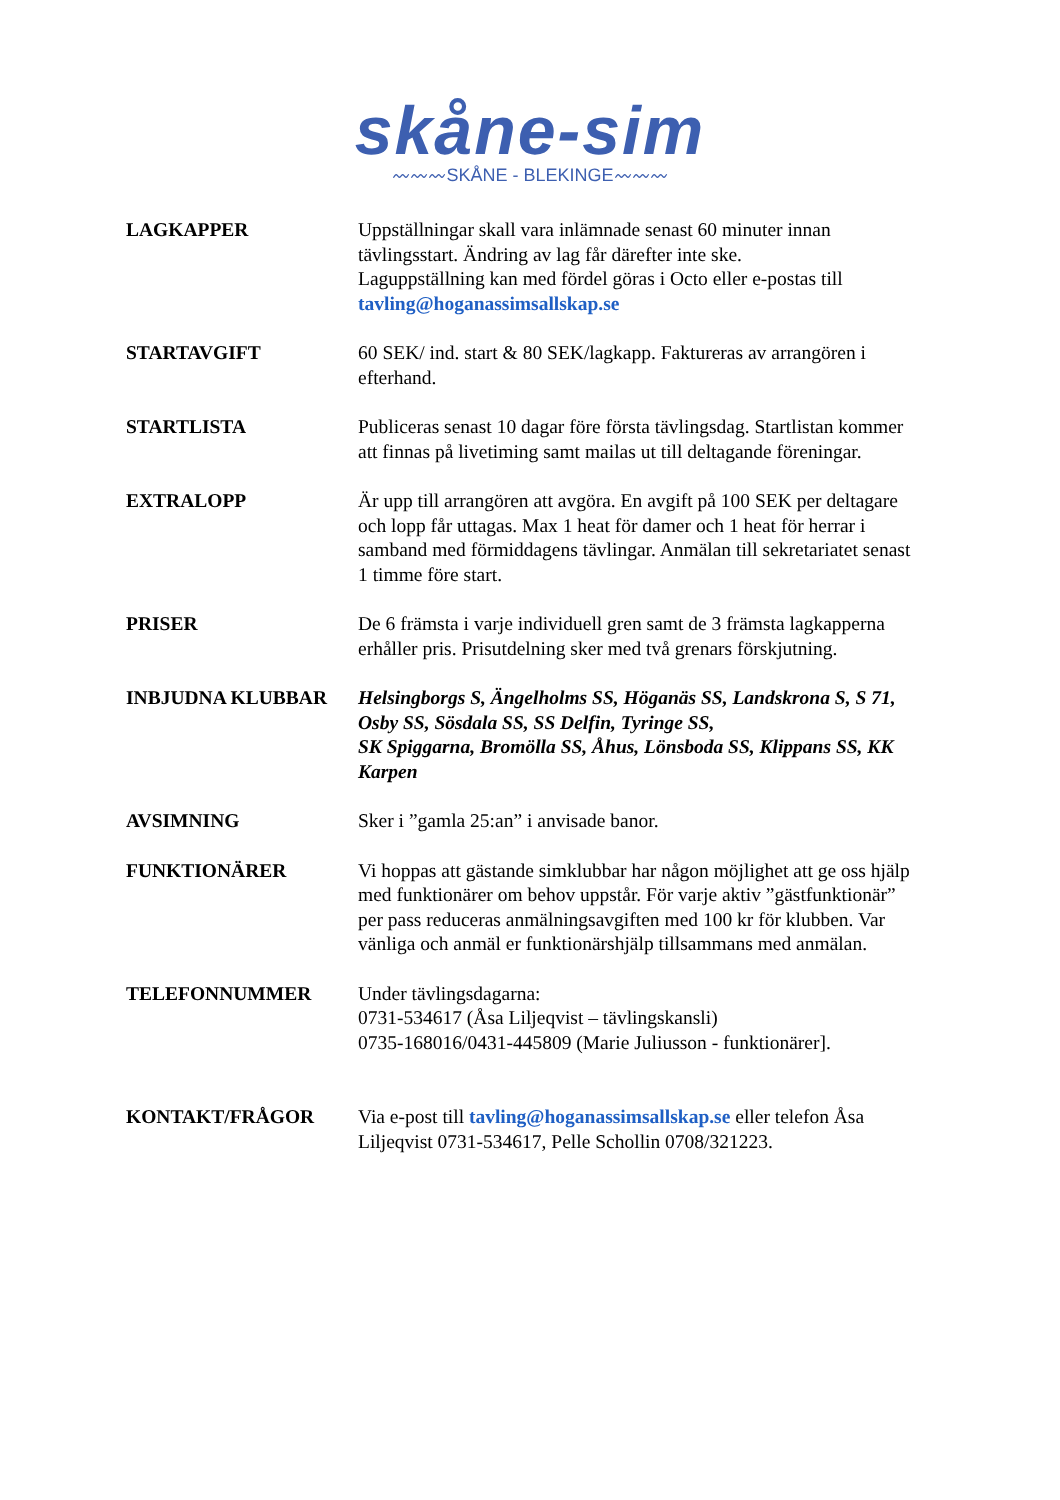skåne-sim
〰〰〰SKÅNE - BLEKINGE〰〰〰
LAGKAPPER Uppställningar skall vara inlämnade senast 60 minuter innan tävlingsstart. Ändring av lag får därefter inte ske.
Laguppställning kan med fördel göras i Octo eller e-postas till tavling@hoganassimsallskap.se
STARTAVGIFT 60 SEK/ ind. start & 80 SEK/lagkapp. Faktureras av arrangören i efterhand.
STARTLISTA Publiceras senast 10 dagar före första tävlingsdag. Startlistan kommer att finnas på livetiming samt mailas ut till deltagande föreningar.
EXTRALOPP Är upp till arrangören att avgöra. En avgift på 100 SEK per deltagare och lopp får uttagas. Max 1 heat för damer och 1 heat för herrar i samband med förmiddagens tävlingar. Anmälan till sekretariatet senast 1 timme före start.
PRISER De 6 främsta i varje individuell gren samt de 3 främsta lagkapperna erhåller pris. Prisutdelning sker med två grenars förskjutning.
INBJUDNA KLUBBAR Helsingborgs S, Ängelholms SS, Höganäs SS, Landskrona S, S 71, Osby SS, Sösdala SS, SS Delfin, Tyringe SS,
SK Spiggarna, Bromölla SS, Åhus, Lönsboda SS, Klippans SS, KK Karpen
AVSIMNING Sker i ”gamla 25:an” i anvisade banor.
FUNKTIONÄRER Vi hoppas att gästande simklubbar har någon möjlighet att ge oss hjälp med funktionärer om behov uppstår. För varje aktiv ”gästfunktionär” per pass reduceras anmälningsavgiften med 100 kr för klubben. Var vänliga och anmäl er funktionärshjälp tillsammans med anmälan.
TELEFONNUMMER Under tävlingsdagarna:
0731-534617 (Åsa Liljeqvist – tävlingskansli)
0735-168016/0431-445809 (Marie Juliusson - funktionärer].
KONTAKT/FRÅGOR Via e-post till tavling@hoganassimsallskap.se eller telefon Åsa Liljeqvist 0731-534617, Pelle Schollin 0708/321223.